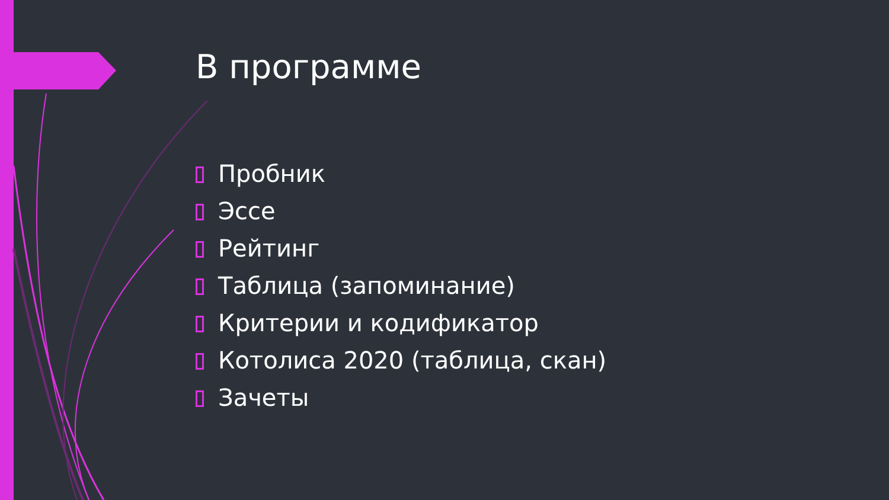В программе
Пробник
Эссе
Рейтинг
Таблица (запоминание)
Критерии и кодификатор
Котолиса 2020 (таблица, скан)
Зачеты